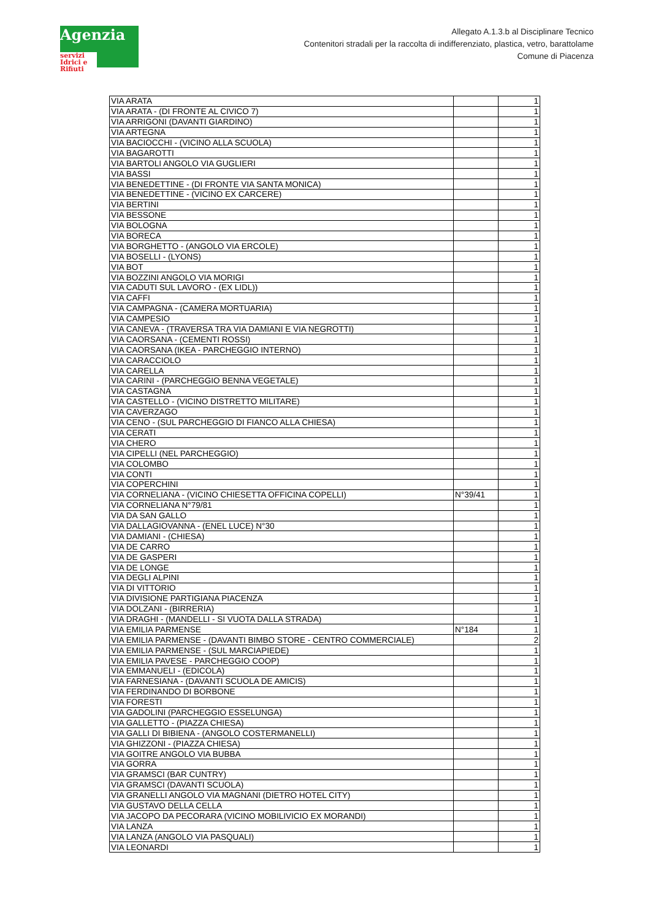Agenzia
servizi Idrici e Rifiuti
Allegato A.1.3.b al Disciplinare Tecnico
Contenitori stradali per la raccolta di indifferenziato, plastica, vetro, barattolame
Comune di Piacenza
| VIA ARATA | | 1 |
| VIA ARATA - (DI FRONTE AL CIVICO 7) | | 1 |
| VIA ARRIGONI (DAVANTI GIARDINO) | | 1 |
| VIA ARTEGNA | | 1 |
| VIA BACIOCCHI - (VICINO ALLA SCUOLA) | | 1 |
| VIA BAGAROTTI | | 1 |
| VIA BARTOLI ANGOLO VIA GUGLIERI | | 1 |
| VIA BASSI | | 1 |
| VIA BENEDETTINE - (DI FRONTE VIA SANTA MONICA) | | 1 |
| VIA BENEDETTINE - (VICINO EX CARCERE) | | 1 |
| VIA BERTINI | | 1 |
| VIA BESSONE | | 1 |
| VIA BOLOGNA | | 1 |
| VIA BORECA | | 1 |
| VIA BORGHETTO - (ANGOLO VIA ERCOLE) | | 1 |
| VIA BOSELLI - (LYONS) | | 1 |
| VIA BOT | | 1 |
| VIA BOZZINI ANGOLO VIA MORIGI | | 1 |
| VIA CADUTI SUL LAVORO - (EX LIDL)) | | 1 |
| VIA CAFFI | | 1 |
| VIA CAMPAGNA - (CAMERA MORTUARIA) | | 1 |
| VIA CAMPESIO | | 1 |
| VIA CANEVA - (TRAVERSA TRA VIA DAMIANI E VIA NEGROTTI) | | 1 |
| VIA CAORSANA - (CEMENTI ROSSI) | | 1 |
| VIA CAORSANA (IKEA - PARCHEGGIO INTERNO) | | 1 |
| VIA CARACCIOLO | | 1 |
| VIA CARELLA | | 1 |
| VIA CARINI - (PARCHEGGIO BENNA VEGETALE) | | 1 |
| VIA CASTAGNA | | 1 |
| VIA CASTELLO - (VICINO DISTRETTO MILITARE) | | 1 |
| VIA CAVERZAGO | | 1 |
| VIA CENO - (SUL PARCHEGGIO DI FIANCO ALLA CHIESA) | | 1 |
| VIA CERATI | | 1 |
| VIA CHERO | | 1 |
| VIA CIPELLI (NEL PARCHEGGIO) | | 1 |
| VIA COLOMBO | | 1 |
| VIA CONTI | | 1 |
| VIA COPERCHINI | | 1 |
| VIA CORNELIANA - (VICINO CHIESETTA OFFICINA COPELLI) | N°39/41 | 1 |
| VIA CORNELIANA N°79/81 | | 1 |
| VIA DA SAN GALLO | | 1 |
| VIA DALLAGIOVANNA - (ENEL LUCE) N°30 | | 1 |
| VIA DAMIANI - (CHIESA) | | 1 |
| VIA DE CARRO | | 1 |
| VIA DE GASPERI | | 1 |
| VIA DE LONGE | | 1 |
| VIA DEGLI ALPINI | | 1 |
| VIA DI VITTORIO | | 1 |
| VIA DIVISIONE PARTIGIANA PIACENZA | | 1 |
| VIA DOLZANI - (BIRRERIA) | | 1 |
| VIA DRAGHI - (MANDELLI - SI VUOTA DALLA STRADA) | | 1 |
| VIA EMILIA PARMENSE | N°184 | 1 |
| VIA EMILIA PARMENSE - (DAVANTI BIMBO STORE - CENTRO COMMERCIALE) | | 2 |
| VIA EMILIA PARMENSE - (SUL MARCIAPIEDE) | | 1 |
| VIA EMILIA PAVESE - PARCHEGGIO COOP) | | 1 |
| VIA EMMANUELI - (EDICOLA) | | 1 |
| VIA FARNESIANA - (DAVANTI SCUOLA DE AMICIS) | | 1 |
| VIA FERDINANDO DI BORBONE | | 1 |
| VIA FORESTI | | 1 |
| VIA GADOLINI (PARCHEGGIO ESSELUNGA) | | 1 |
| VIA GALLETTO - (PIAZZA CHIESA) | | 1 |
| VIA GALLI DI BIBIENA - (ANGOLO COSTERMANELLI) | | 1 |
| VIA GHIZZONI - (PIAZZA CHIESA) | | 1 |
| VIA GOITRE ANGOLO VIA BUBBA | | 1 |
| VIA GORRA | | 1 |
| VIA GRAMSCI (BAR CUNTRY) | | 1 |
| VIA GRAMSCI (DAVANTI SCUOLA) | | 1 |
| VIA GRANELLI ANGOLO VIA MAGNANI (DIETRO HOTEL CITY) | | 1 |
| VIA GUSTAVO DELLA CELLA | | 1 |
| VIA JACOPO DA PECORARA (VICINO MOBILIVICIO EX MORANDI) | | 1 |
| VIA LANZA | | 1 |
| VIA LANZA (ANGOLO VIA PASQUALI) | | 1 |
| VIA LEONARDI | | 1 |